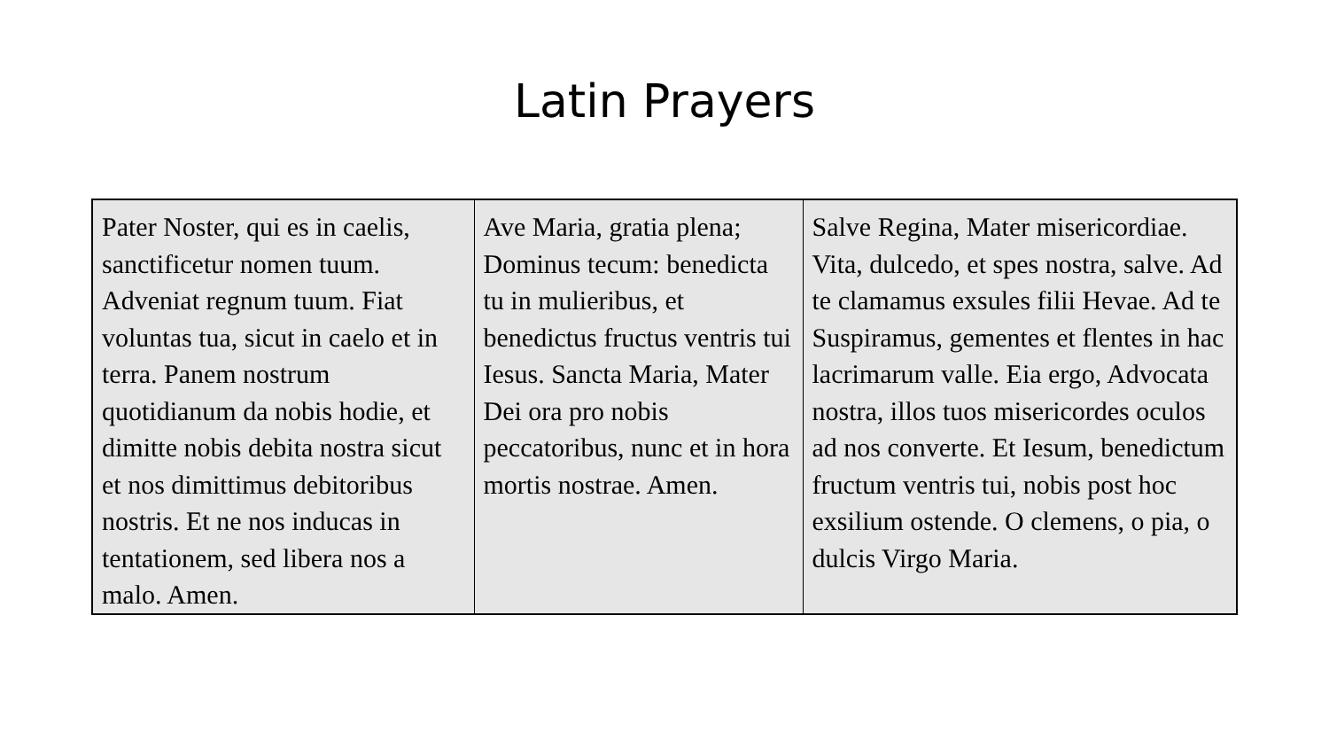Latin Prayers
| Pater Noster, qui es in caelis, sanctificetur nomen tuum. Adveniat regnum tuum. Fiat voluntas tua, sicut in caelo et in terra. Panem nostrum quotidianum da nobis hodie, et dimitte nobis debita nostra sicut et nos dimittimus debitoribus nostris. Et ne nos inducas in tentationem, sed libera nos a malo. Amen. | Ave Maria, gratia plena; Dominus tecum: benedicta tu in mulieribus, et benedictus fructus ventris tui Iesus. Sancta Maria, Mater Dei ora pro nobis peccatoribus, nunc et in hora mortis nostrae. Amen. | Salve Regina, Mater misericordiae. Vita, dulcedo, et spes nostra, salve. Ad te clamamus exsules filii Hevae. Ad te Suspiramus, gementes et flentes in hac lacrimarum valle. Eia ergo, Advocata nostra, illos tuos misericordes oculos ad nos converte. Et Iesum, benedictum fructum ventris tui, nobis post hoc exsilium ostende. O clemens, o pia, o dulcis Virgo Maria. |